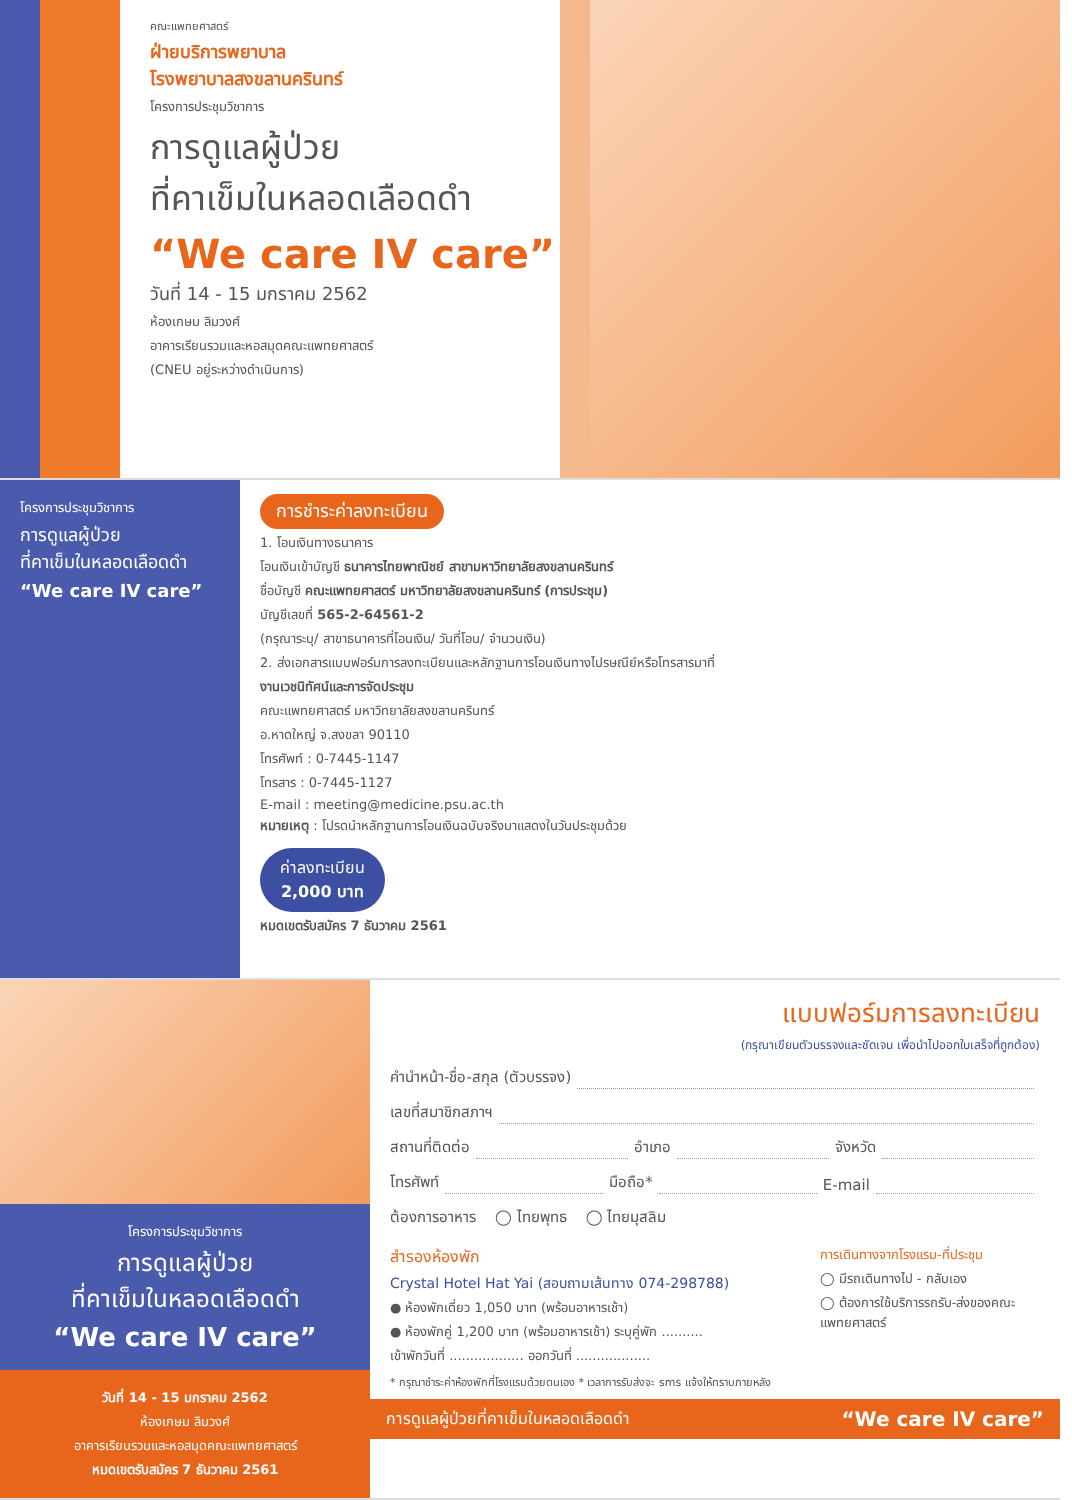คณะแพทยศาสตร์
ฝ่ายบริการพยาบาล
โรงพยาบาลสงขลานครินทร์
โครงการประชุมวิชาการ
การดูแลผู้ป่วย
ที่คาเข็มในหลอดเลือดดำ
“We care IV care”
วันที่ 14 - 15 มกราคม 2562
ห้องเกษม ลิมวงศ์
อาคารเรียนรวมและหอสมุดคณะแพทยศาสตร์
(CNEU อยู่ระหว่างดำเนินการ)
โครงการประชุมวิชาการ
การดูแลผู้ป่วย
ที่คาเข็มในหลอดเลือดดำ
“We care IV care”
การชำระค่าลงทะเบียน
1. โอนเงินทางธนาคาร
โอนเงินเข้าบัญชี ธนาคารไทยพาณิชย์ สาขามหาวิทยาลัยสงขลานครินทร์
ชื่อบัญชี คณะแพทยศาสตร์ มหาวิทยาลัยสงขลานครินทร์ (การประชุม)
บัญชีเลขที่ 565-2-64561-2
(กรุณาระบุ/ สาขาธนาคารที่โอนเงิน/ วันที่โอน/ จำนวนเงิน)
2. ส่งเอกสารแบบฟอร์มการลงทะเบียนและหลักฐานการโอนเงินทางไปรษณีย์หรือโทรสารมาที่
งานเวชนิทัศน์และการจัดประชุม
คณะแพทยศาสตร์ มหาวิทยาลัยสงขลานครินทร์
อ.หาดใหญ่ จ.สงขลา 90110
โทรศัพท์ : 0-7445-1147
โทรสาร : 0-7445-1127
E-mail : meeting@medicine.psu.ac.th
หมายเหตุ : โปรดนำหลักฐานการโอนเงินฉบับจริงมาแสดงในวันประชุมด้วย
ค่าลงทะเบียน
2,000 บาท
หมดเขตรับสมัคร 7 ธันวาคม 2561
โครงการประชุมวิชาการ
การดูแลผู้ป่วย
ที่คาเข็มในหลอดเลือดดำ
“We care IV care”
วันที่ 14 - 15 มกราคม 2562
ห้องเกษม ลิมวงศ์
อาคารเรียนรวมและหอสมุดคณะแพทยศาสตร์
หมดเขตรับสมัคร 7 ธันวาคม 2561
แบบฟอร์มการลงทะเบียน
(กรุณาเขียนตัวบรรจงและชัดเจน เพื่อนำไปออกใบเสร็จที่ถูกต้อง)
คำนำหน้า-ชื่อ-สกุล (ตัวบรรจง)
เลขที่สมาชิกสภาฯ
สถานที่ติดต่อ อำเภอ จังหวัด
โทรศัพท์ มือถือ* E-mail
ต้องการอาหาร ◯ ไทยพุทธ ◯ ไทยมุสลิม
สำรองห้องพัก
Crystal Hotel Hat Yai (สอบถามเส้นทาง 074-298788)
● ห้องพักเดี่ยว 1,050 บาท (พร้อมอาหารเช้า)
● ห้องพักคู่ 1,200 บาท (พร้อมอาหารเช้า) ระบุคู่พัก ..........
เข้าพักวันที่ .................. ออกวันที่ ..................
การเดินทางจากโรงแรม-ที่ประชุม
◯ มีรถเดินทางไป - กลับเอง
◯ ต้องการใช้บริการรถรับ-ส่งของคณะแพทยศาสตร์
* กรุณาชำระค่าห้องพักที่โรงแรมด้วยตนเอง * เวลาการรับส่งจะ sms แจ้งให้ทราบภายหลัง
การดูแลผู้ป่วยที่คาเข็มในหลอดเลือดดำ “We care IV care”